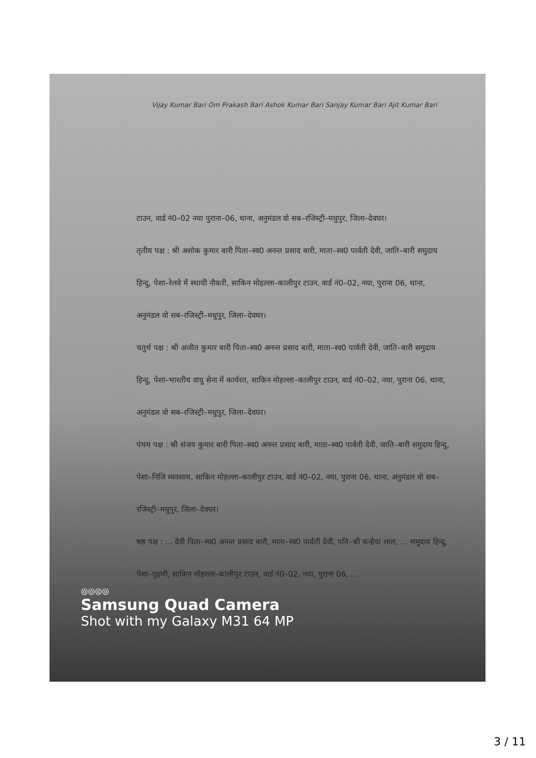Vijay Kumar Bari Om Prakash Bari Ashok Kumar Bari Sanjay Kumar Bari Ajit Kumar Bari
टाउन, वार्ड नं0–02 नया पुराना–06, थाना, अनुमंडल वो सब–रजिस्ट्री–मधुपुर, जिला–देवघर।
तृतीय पक्ष : श्री अशोक कुमार बारी पिता–स्व0 अनन्त प्रसाद बारी, माता–स्व0 पार्वती देवी, जाति–बारी समुदाय हिन्दु, पेशा–रेलवे में स्थायी नौकरी, साकिन मोहल्ला–कालीपुर टाउन, वार्ड नं0–02, नया, पुराना 06, थाना, अनुमंडल वो सब–रजिस्ट्री–मधुपुर, जिला–देवघर।
चतुर्थ पक्ष : श्री अजीत कुमार बारी पिता–स्व0 अनन्त प्रसाद बारी, माता–स्व0 पार्वती देवी, जाति–बारी समुदाय हिन्दु, पेशा–भारतीय वायु सेना में कार्यरत, साकिन मोहल्ला–कालीपुर टाउन, वार्ड नं0–02, नया, पुराना 06, थाना, अनुमंडल वो सब–रजिस्ट्री–मधुपुर, जिला–देवघर।
पंचम पक्ष : श्री संजय कुमार बारी पिता–स्व0 अनन्त प्रसाद बारी, माता–स्व0 पार्वती देवी, जाति–बारी समुदाय हिन्दु, पेशा–निजि व्यवसाय, साकिन मोहल्ला–कालीपुर टाउन, वार्ड नं0–02, नया, पुराना 06, थाना, अनुमंडल वो सब–रजिस्ट्री–मधुपुर, जिला–देवघर।
षष्ठ पक्ष : ... देवी पिता–स्व0 अनन्त प्रसाद बारी, माता–स्व0 पार्वती देवी, पति–श्री कन्हैया लाल, ... समुदाय हिन्दु, पेशा–गृहणी, साकिन मोहल्ला–कालीपुर टाउन, वार्ड नं0–02, नया, पुराना 06, ...
◎◎◎◎
Samsung Quad Camera
Shot with my Galaxy M31 64 MP
3 / 11